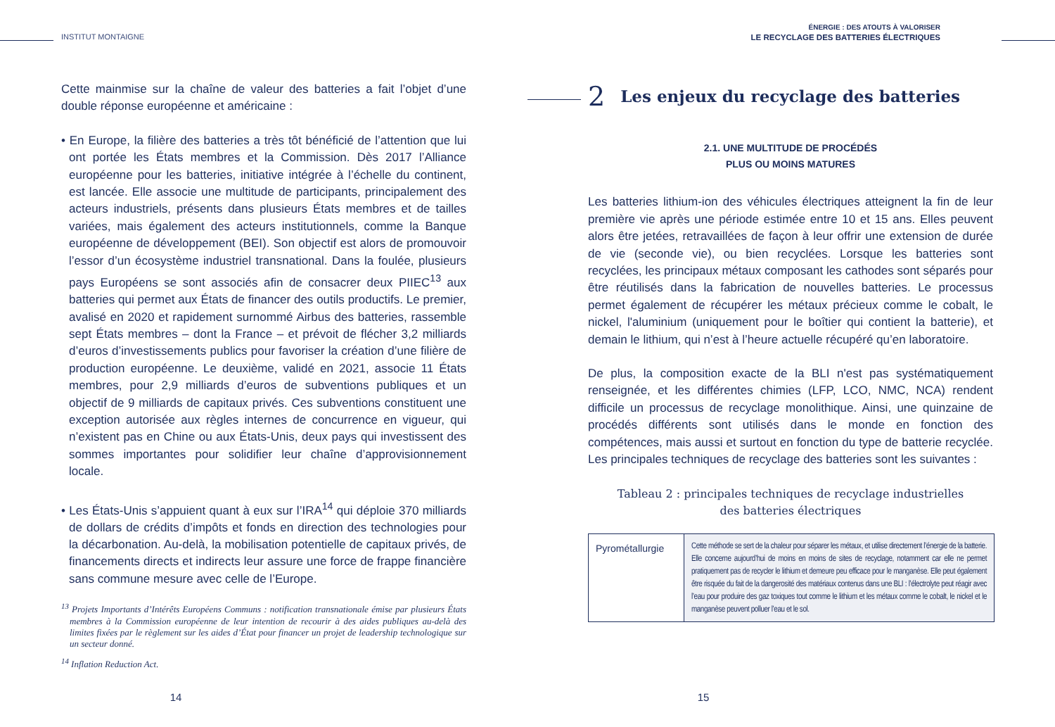INSTITUT MONTAIGNE
Cette mainmise sur la chaîne de valeur des batteries a fait l’objet d’une double réponse européenne et américaine :
• En Europe, la filière des batteries a très tôt bénéficié de l’attention que lui ont portée les États membres et la Commission. Dès 2017 l’Alliance européenne pour les batteries, initiative intégrée à l’échelle du continent, est lancée. Elle associe une multitude de participants, principalement des acteurs industriels, présents dans plusieurs États membres et de tailles variées, mais également des acteurs institutionnels, comme la Banque européenne de développement (BEI). Son objectif est alors de promouvoir l’essor d’un écosystème industriel transnational. Dans la foulée, plusieurs pays Européens se sont associés afin de consacrer deux PIIEC<sup>13</sup> aux batteries qui permet aux États de financer des outils productifs. Le premier, avalisé en 2020 et rapidement surnommé Airbus des batteries, rassemble sept États membres – dont la France – et prévoit de flécher 3,2 milliards d’euros d’investissements publics pour favoriser la création d’une filière de production européenne. Le deuxième, validé en 2021, associe 11 États membres, pour 2,9 milliards d’euros de subventions publiques et un objectif de 9 milliards de capitaux privés. Ces subventions constituent une exception autorisée aux règles internes de concurrence en vigueur, qui n’existent pas en Chine ou aux États-Unis, deux pays qui investissent des sommes importantes pour solidifier leur chaîne d’approvisionnement locale.
• Les États-Unis s’appuient quant à eux sur l’IRA<sup>14</sup> qui déploie 370 milliards de dollars de crédits d’impôts et fonds en direction des technologies pour la décarbonation. Au-delà, la mobilisation potentielle de capitaux privés, de financements directs et indirects leur assure une force de frappe financière sans commune mesure avec celle de l’Europe.
<sup>13</sup> Projets Importants d’Intérêts Européens Communs : notification transnationale émise par plusieurs États membres à la Commission européenne de leur intention de recourir à des aides publiques au-delà des limites fixées par le règlement sur les aides d’État pour financer un projet de leadership technologique sur un secteur donné.
<sup>14</sup> Inflation Reduction Act.
14
ÉNERGIE : DES ATOUTS À VALORISER
LE RECYCLAGE DES BATTERIES ÉLECTRIQUES
2 Les enjeux du recyclage des batteries
2.1. UNE MULTITUDE DE PROCÉDÉS
PLUS OU MOINS MATURES
Les batteries lithium-ion des véhicules électriques atteignent la fin de leur première vie après une période estimée entre 10 et 15 ans. Elles peuvent alors être jetées, retravaillées de façon à leur offrir une extension de durée de vie (seconde vie), ou bien recyclées. Lorsque les batteries sont recyclées, les principaux métaux composant les cathodes sont séparés pour être réutilisés dans la fabrication de nouvelles batteries. Le processus permet également de récupérer les métaux précieux comme le cobalt, le nickel, l'aluminium (uniquement pour le boîtier qui contient la batterie), et demain le lithium, qui n’est à l’heure actuelle récupéré qu’en laboratoire.
De plus, la composition exacte de la BLI n'est pas systématiquement renseignée, et les différentes chimies (LFP, LCO, NMC, NCA) rendent difficile un processus de recyclage monolithique. Ainsi, une quinzaine de procédés différents sont utilisés dans le monde en fonction des compétences, mais aussi et surtout en fonction du type de batterie recyclée. Les principales techniques de recyclage des batteries sont les suivantes :
Tableau 2 : principales techniques de recyclage industrielles
des batteries électriques
| Pyrométallurgie | Cette méthode se sert de la chaleur pour séparer les métaux, et utilise directement l’énergie de la batterie. Elle concerne aujourd’hui de moins en moins de sites de recyclage, notamment car elle ne permet pratiquement pas de recycler le lithium et demeure peu efficace pour le manganèse. Elle peut également être risquée du fait de la dangerosité des matériaux contenus dans une BLI : l’électrolyte peut réagir avec l’eau pour produire des gaz toxiques tout comme le lithium et les métaux comme le cobalt, le nickel et le manganèse peuvent polluer l’eau et le sol. |
15